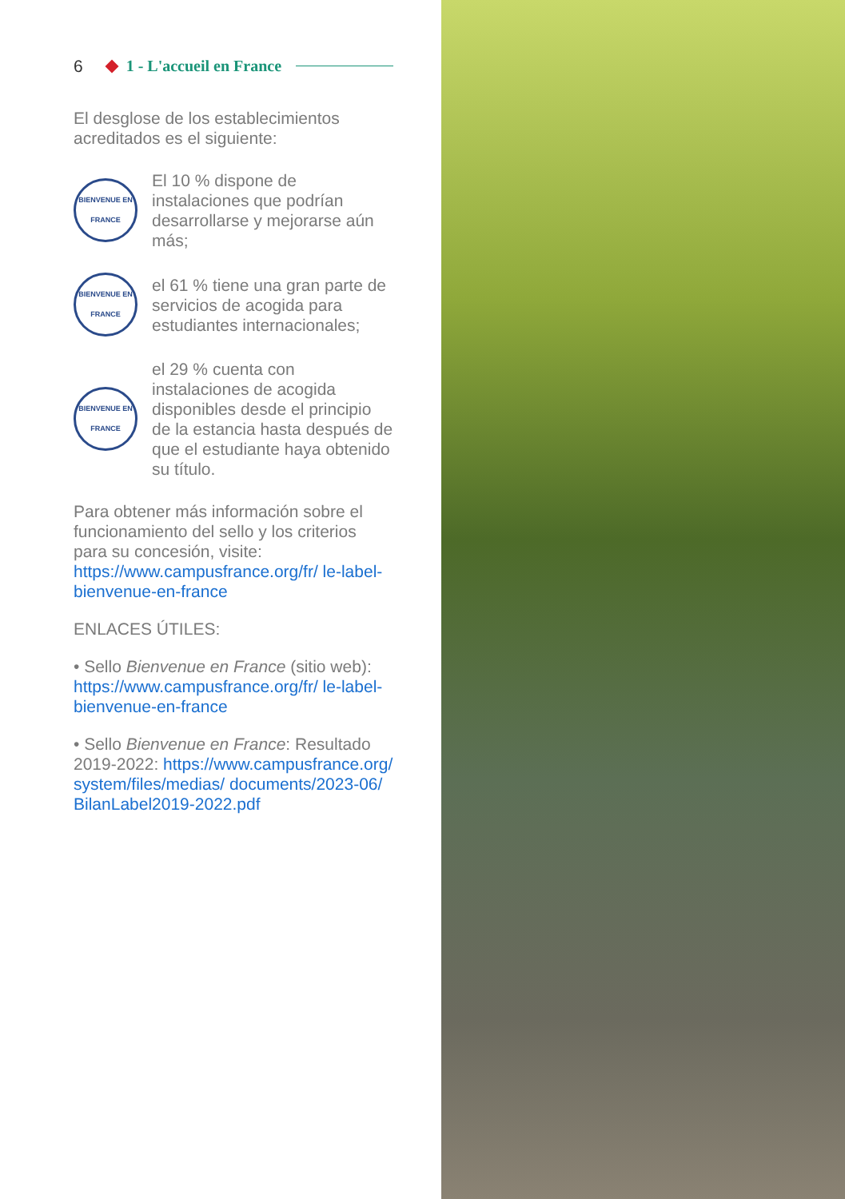6 1 - L'accueil en France
El desglose de los establecimientos acreditados es el siguiente:
BIENVENUE EN FRANCE
El 10 % dispone de instalaciones que podrían desarrollarse y mejorarse aún más;
BIENVENUE EN FRANCE
el 61 % tiene una gran parte de servicios de acogida para estudiantes internacionales;
BIENVENUE EN FRANCE
el 29 % cuenta con instalaciones de acogida disponibles desde el principio de la estancia hasta después de que el estudiante haya obtenido su título.
Para obtener más información sobre el funcionamiento del sello y los criterios para su concesión, visite: https://www.campusfrance.org/fr/ le-label-bienvenue-en-france
ENLACES ÚTILES:
• Sello Bienvenue en France (sitio web): https://www.campusfrance.org/fr/ le-label-bienvenue-en-france
• Sello Bienvenue en France: Resultado 2019-2022: https://www.campusfrance.org/ system/files/medias/ documents/2023-06/ BilanLabel2019-2022.pdf